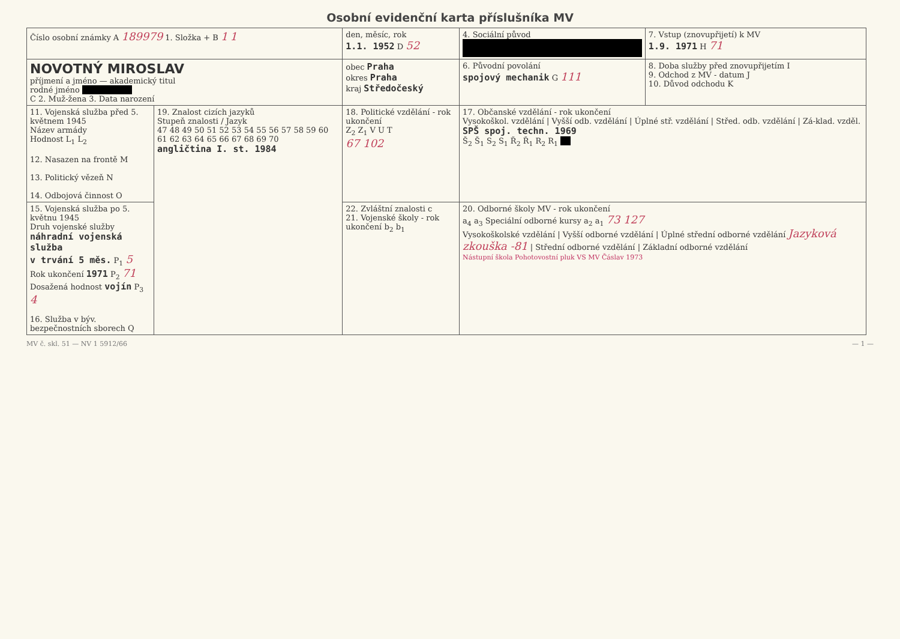Osobní evidenční karta příslušníka MV
| Číslo osobní známky A 189979 1. Složka + B 1 1 | | den, měsíc, rok 1.1. 1952 D 52 | 4. Sociální původ | 7. Vstup (znovupřijetí) k MV 1.9. 1971 H 71 |
| NOVOTNÝ MIROSLAV příjmení a jméno — akademický titul rodné jméno C 2. Muž-žena 3. Data narození | | obec Praha okres Praha kraj Středočeský | 6. Původní povolání spojový mechanik G 111 | 8. Doba služby před znovupřijetím I 9. Odchod z MV - datum J 10. Důvod odchodu K |
| 11. Vojenská služba před 5. květnem 1945 Název armády Hodnost L<sub>1</sub> L<sub>2</sub> 12. Nasazen na frontě M 13. Politický vězeň N 14. Odbojová činnost O | 19. Znalost cizích jazyků Stupeň znalosti / Jazyk 47 48 49 50 51 52 53 54 55 56 57 58 59 60 61 62 63 64 65 66 67 68 69 70 angličtina I. st. 1984 | 18. Politické vzdělání - rok ukončení Z<sub>2</sub> Z<sub>1</sub> V U T 67 102 | 17. Občanské vzdělání - rok ukončení Vysokoškol. vzdělání / Vyšší odb. vzdělání / Úplné stř. vzdělání / Střed. odb. vzdělání / Zá-klad. vzděl. SPŠ spoj. techn. 1969 Š<sub>2</sub> Š<sub>1</sub> S<sub>2</sub> S<sub>1</sub> Ř<sub>2</sub> Ř<sub>1</sub> R<sub>2</sub> R<sub>1</sub> | |
| 15. Vojenská služba po 5. květnu 1945 Druh vojenské služby náhradní vojenská služba v trvání 5 měs. P<sub>1</sub> 5 Rok ukončení 1971 P<sub>2</sub> 71 Dosažená hodnost vojín P<sub>3</sub> 4 16. Služba v býv. bezpečnostních sborech Q | | 22. Zvláštní znalosti c 21. Vojenské školy - rok ukončení b<sub>2</sub> b<sub>1</sub> | 20. Odborné školy MV - rok ukončení a<sub>4</sub> a<sub>3</sub> Speciální odborné kursy a<sub>2</sub> a<sub>1</sub> 73 127 Vysokoškolské vzdělání / Vyšší odborné vzdělání / Úplné střední odborné vzdělání Jazyková zkouška -81 / Střední odborné vzdělání / Základní odborné vzdělání Nástupní škola Pohotovostní pluk VS MV Čáslav 1973 | |
MV č. skl. 51 — NV 1 5912/66 — 1 —